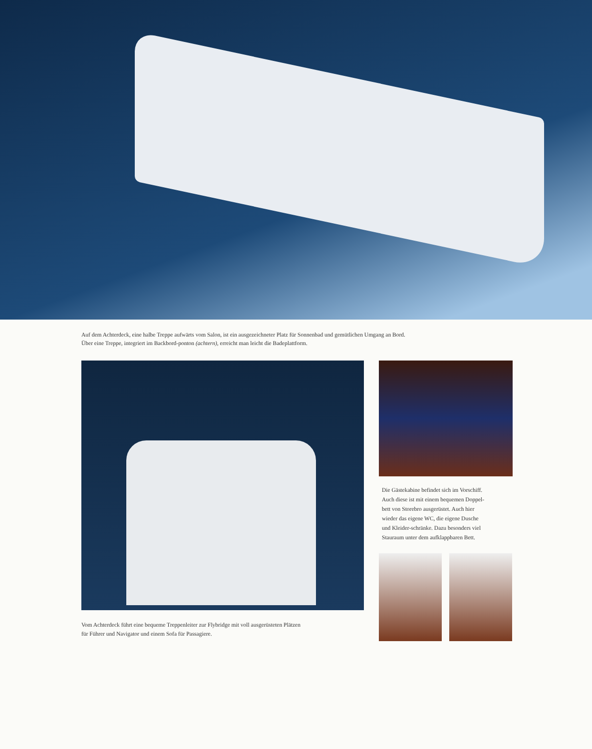Auf dem Achterdeck, eine halbe Treppe aufwärts vom Salon, ist ein ausgezeichneter Platz für Sonnenbad und gemütlichen Umgang an Bord.
Über eine Treppe, integriert im Backbord-ponton (achtern), erreicht man leicht die Badeplattform.
Vom Achterdeck führt eine bequeme Treppenleiter zur Flybridge mit voll ausgerüsteten Plätzen
für Führer und Navigator und einem Sofa für Passagiere.
Die Gästekabine befindet sich im Vorschiff.
Auch diese ist mit einem bequemen Doppel-
bett von Storebro ausgerüstet. Auch hier
wieder das eigene WC, die eigene Dusche
und Kleider-schränke. Dazu besonders viel
Stauraum unter dem aufklappbaren Bett.